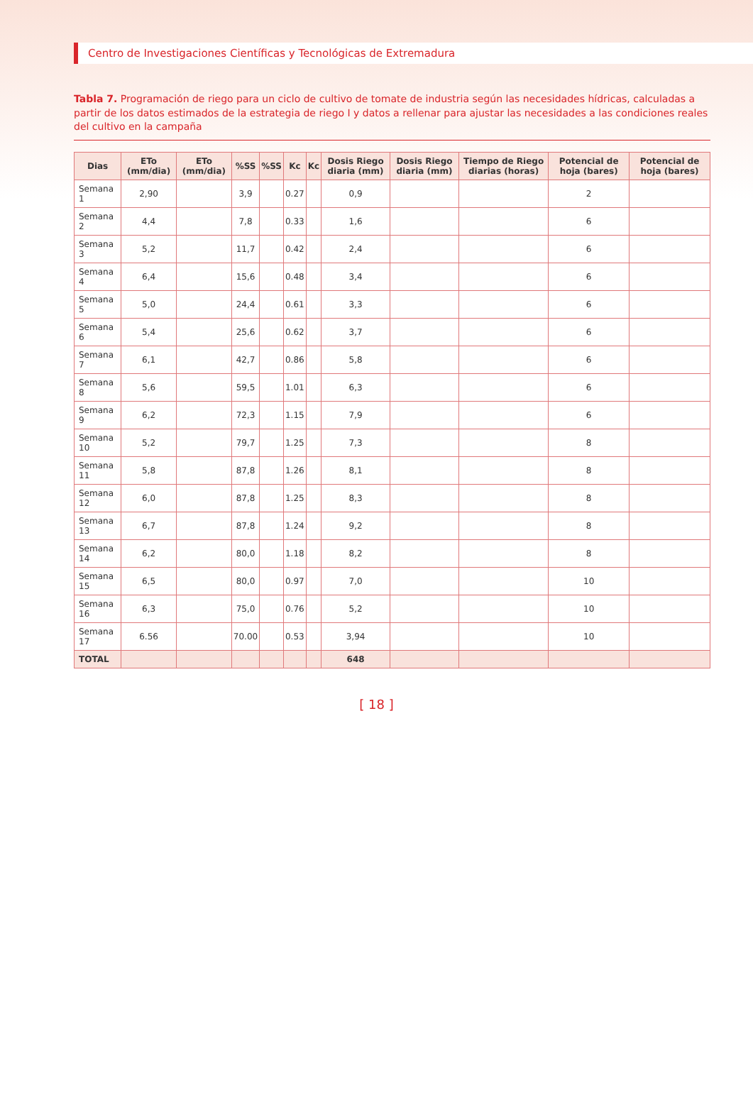Centro de Investigaciones Científicas y Tecnológicas de Extremadura
Tabla 7. Programación de riego para un ciclo de cultivo de tomate de industria según las necesidades hídricas, calculadas a partir de los datos estimados de la estrategia de riego I y datos a rellenar para ajustar las necesidades a las condiciones reales del cultivo en la campaña
| Dias | ETo (mm/dia) | ETo (mm/dia) | %SS | %SS | Kc | Kc | Dosis Riego diaria (mm) | Dosis Riego diaria (mm) | Tiempo de Riego diarias (horas) | Potencial de hoja (bares) | Potencial de hoja (bares) |
| --- | --- | --- | --- | --- | --- | --- | --- | --- | --- | --- | --- |
| Semana 1 | 2,90 | | 3,9 | | 0.27 | | 0,9 | | | 2 | |
| Semana 2 | 4,4 | | 7,8 | | 0.33 | | 1,6 | | | 6 | |
| Semana 3 | 5,2 | | 11,7 | | 0.42 | | 2,4 | | | 6 | |
| Semana 4 | 6,4 | | 15,6 | | 0.48 | | 3,4 | | | 6 | |
| Semana 5 | 5,0 | | 24,4 | | 0.61 | | 3,3 | | | 6 | |
| Semana 6 | 5,4 | | 25,6 | | 0.62 | | 3,7 | | | 6 | |
| Semana 7 | 6,1 | | 42,7 | | 0.86 | | 5,8 | | | 6 | |
| Semana 8 | 5,6 | | 59,5 | | 1.01 | | 6,3 | | | 6 | |
| Semana 9 | 6,2 | | 72,3 | | 1.15 | | 7,9 | | | 6 | |
| Semana 10 | 5,2 | | 79,7 | | 1.25 | | 7,3 | | | 8 | |
| Semana 11 | 5,8 | | 87,8 | | 1.26 | | 8,1 | | | 8 | |
| Semana 12 | 6,0 | | 87,8 | | 1.25 | | 8,3 | | | 8 | |
| Semana 13 | 6,7 | | 87,8 | | 1.24 | | 9,2 | | | 8 | |
| Semana 14 | 6,2 | | 80,0 | | 1.18 | | 8,2 | | | 8 | |
| Semana 15 | 6,5 | | 80,0 | | 0.97 | | 7,0 | | | 10 | |
| Semana 16 | 6,3 | | 75,0 | | 0.76 | | 5,2 | | | 10 | |
| Semana 17 | 6.56 | | 70.00 | | 0.53 | | 3,94 | | | 10 | |
| TOTAL | | | | | | | 648 | | | | |
[ 18 ]